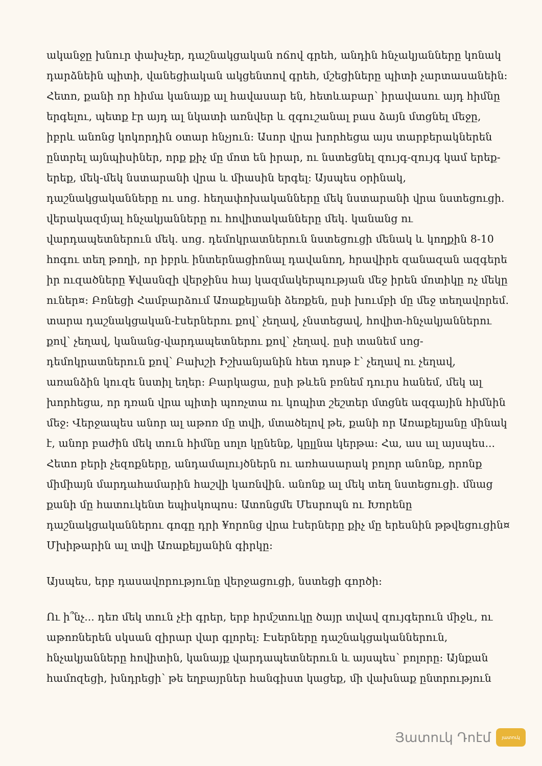ականջը խնուր փախչեր, դաշնակցական ոճով գրեհ, անդին հնչակյանները կոնակ դարձնեին պիտի, վանեցիական ակցենտով գրեհ, մշեցիները պիտի չարտասանեին: Հետո, քանի որ հիմա կանայք ալ հավասար են, հետևաբար՝ իրավասու այդ հիմնը երգելու, պետք էր այդ ալ նկատի առնվեր և զգուշանալ բաս ձայն մտցնել մեջը, իբրև անոնց կոկորդին օտար հնչյուն: Ասոր վրա խորհեցա այս տարբերակներեն ընտրել այնպիսիներ, որք քիչ մը մոտ են իրար, ու նստեցնել զույգ-զույգ կամ երեք-երեք, մեկ-մեկ նստարանի վրա և միասին երգել: Այսպես օրինակ, դաշնակցականները ու սոց. հեղափոխականները մեկ նստարանի վրա նստեցուցի. վերակազմյալ հնչակյանները ու հովիտականները մեկ. կանանց ու վարդապետներուն մեկ. սոց. դեմոկրատներուն նստեցուցի մենակ և կողքին 8-10 հոգու տեղ թողի, որ իբրև ինտերնացիոնալ դավանող, հրավիրե զանազան ազգերե իր ուզածները ¥վասնզի վերջինս հայ կազմակերպության մեջ իրեն մոտիկը ոչ մեկը ուներ¤: Բռնեցի Համբարձում Առաքելյանի ձեռքեն, ըսի խումբի մը մեջ տեղավորեմ. տարա դաշնակցական-էսերներու քով՝ չեղավ, չնստեցավ, հովիտ-հնչակյաններու քով՝ չեղավ, կանանց-վարդապետներու քով՝ չեղավ. ըսի տանեմ սոց-դեմոկրատներուն քով՝ Բախշի Իշխանյանին հետ դոսթ է՝ չեղավ ու չեղավ, առանձին կուզե նստիլ եղեր: Բարկացա, ըսի թևեն բռնեմ դուրս հանեմ, մեկ ալ խորհեցա, որ դռան վրա պիտի պոռչտա ու կոպիտ շեշտեր մտցնե ազգային հիմնին մեջ: Վերջապես անոր ալ աթոռ մը տվի, մտածելով թե, քանի որ Առաքելյանը մինակ է, անոր բաժին մեկ տուն հիմնը սոլո կընենք, կըլլնա կերթա: Հա, աս ալ այսպես... Հետո բերի չեզոքները, անդամալույծներն ու առհասարակ բոլոր անոնք, որոնք միմիայն մարդահամարին հաշվի կառնվին. անոնք ալ մեկ տեղ նստեցուցի. մնաց քանի մը հատուկենտ եպիսկոպոս: Ատոնցմե Մեսրոպն ու Խորենը դաշնակցականներու գոգը դրի ¥որոնց վրա էսերները քիչ մը երեսնին թթվեցուցին¤ Մխիթարին ալ տվի Առաքելյանին գիրկը:
Այսպես, երբ դասավորությունը վերջացուցի, նստեցի գործի:
Ու ի՞նչ... դեռ մեկ տուն չէի գրեր, երբ հրմշտուկը ծայր տվավ զույգերուն միջև, ու աթոռներեն սկսան զիրար վար գլորել: Էսերները դաշնակցականներուն, հնչակյանները հովիտին, կանայք վարդապետներուն և այսպես՝ բոլորը: Այնքան համոզեցի, խնդրեցի՝ թե եղբայրներ հանգիստ կացեք, մի վախնաք ընտրություն
Յատուկ Դոէմ յատուկ